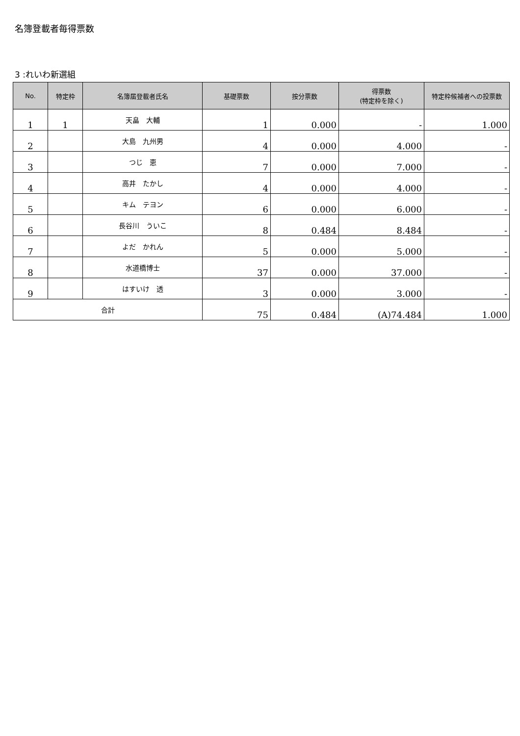名簿登載者毎得票数
3 :れいわ新選組
| No. | 特定枠 | 名簿届登載者氏名 | 基礎票数 | 按分票数 | 得票数 (特定枠を除く) | 特定枠候補者への投票数 |
| --- | --- | --- | --- | --- | --- | --- |
| 1 | 1 | 天畠 大輔 | 1 | 0.000 | - | 1.000 |
| 2 | | 大島 九州男 | 4 | 0.000 | 4.000 | - |
| 3 | | つじ 恵 | 7 | 0.000 | 7.000 | - |
| 4 | | 高井 たかし | 4 | 0.000 | 4.000 | - |
| 5 | | キム テヨン | 6 | 0.000 | 6.000 | - |
| 6 | | 長谷川 ういこ | 8 | 0.484 | 8.484 | - |
| 7 | | よだ かれん | 5 | 0.000 | 5.000 | - |
| 8 | | 水道橋博士 | 37 | 0.000 | 37.000 | - |
| 9 | | はすいけ 透 | 3 | 0.000 | 3.000 | - |
| 合計 | | | 75 | 0.484 | (A)74.484 | 1.000 |